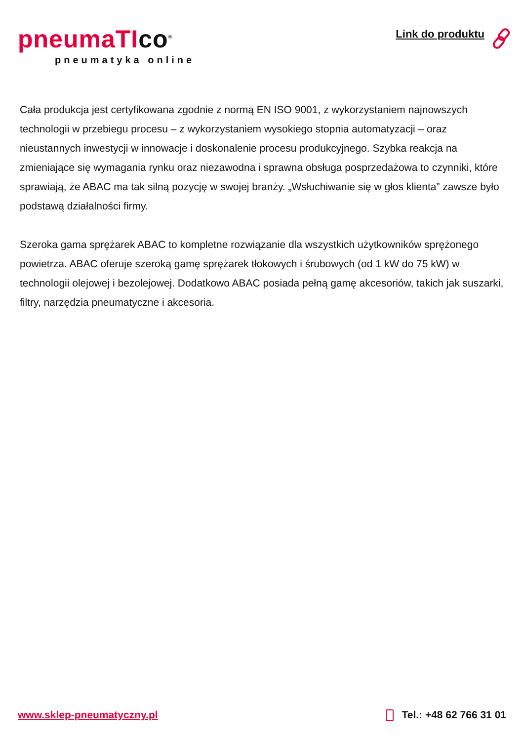pneumaTIco<sup>®</sup>
pneumatyka online
Link do produktu
Cała produkcja jest certyfikowana zgodnie z normą EN ISO 9001, z wykorzystaniem najnowszych technologii w przebiegu procesu – z wykorzystaniem wysokiego stopnia automatyzacji – oraz nieustannych inwestycji w innowacje i doskonalenie procesu produkcyjnego. Szybka reakcja na zmieniające się wymagania rynku oraz niezawodna i sprawna obsługa posprzedażowa to czynniki, które sprawiają, że ABAC ma tak silną pozycję w swojej branży. „Wsłuchiwanie się w głos klienta” zawsze było podstawą działalności firmy.
Szeroka gama sprężarek ABAC to kompletne rozwiązanie dla wszystkich użytkowników sprężonego powietrza. ABAC oferuje szeroką gamę sprężarek tłokowych i śrubowych (od 1 kW do 75 kW) w technologii olejowej i bezolejowej. Dodatkowo ABAC posiada pełną gamę akcesoriów, takich jak suszarki, filtry, narzędzia pneumatyczne i akcesoria.
www.sklep-pneumatyczny.pl Tel.: +48 62 766 31 01